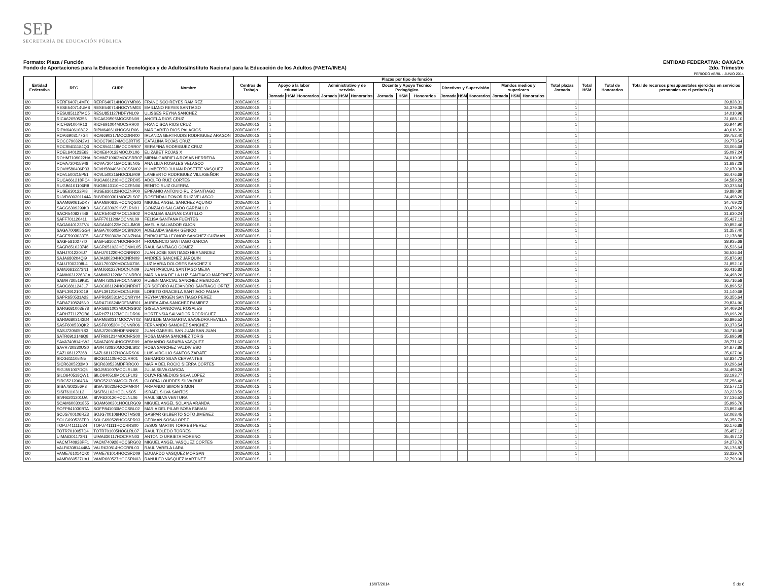SEP
SECRETARÍA DE EDUCACIÓN PÚBLICA
Formato: Plaza / Función
Fondo de Aportaciones para la Educación Tecnológica y de Adultos/Instituto Nacional para la Educación de los Adultos (FAETA/INEA)
ENTIDAD FEDERATIVA: OAXACA
2do. Trimestre
PERIODO ABRIL - JUNIO 2014
| Entidad Federativa | RFC | CURP | Nombre | Centros de Trabajo | Plazas por tipo de función | | | | | | | | | | | | | | | Total plazas Jornada | Total HSM | Total de Honorarios | Total de recursos presupuestales ejercidos en servicios personales en el periodo (2) |
| --- | --- | --- | --- | --- | --- | --- | --- | --- | --- | --- | --- | --- | --- | --- | --- | --- | --- | --- | --- | --- | --- | --- | --- |
| | | | | | Apoyo a la labor educativa | | | Administrativo y de servicio | | | Docente y Apoyo Técnico Pedagógico | | | Directivos y Supervisión | | | Mandos medios y superiores | | | | | | |
| | | | | | Jornada | HSM | Honorarios | Jornada | HSM | Honorarios | Jornada | HSM | Honorarios | Jornada | HSM | Honorarios | Jornada | HSM | Honorarios | | | | |
| I20 | RERF640714MT0 | RERF640714HOCYMR06 | FRANCISCO REYES RAMIREZ | 20DEA0001S | 1 | | | | | | | | | | | | | | | 1 | | | 39,838.31 |
| I20 | RESE540714UM8 | RESE540714HOCYNM03 | EMILIANO REYES SANTIAGO | 20DEA0001S | 1 | | | | | | | | | | | | | | | 1 | | | 34,379.35 |
| I20 | RESU851127MC5 | RESU851127HDFYNL09 | ULISSES REYNA SANCHEZ | 20DEA0001S | 1 | | | | | | | | | | | | | | | 1 | | | 14,010.96 |
| I20 | RICA620505356 | RICA620505MOCSRN09 | ANGELA RIOS CRUZ | 20DEA0001S | 1 | | | | | | | | | | | | | | | 1 | | | 31,688.10 |
| I20 | RICF691004R13 | RICF691004MOCSRR00 | FRANCISCA RIOS CRUZ | 20DEA0001S | 1 | | | | | | | | | | | | | | | 1 | | | 26,944.90 |
| I20 | RIPM6406108C2 | RIPM640610HOCSLR06 | MARGARITO RIOS PALACIOS | 20DEA0001S | 1 | | | | | | | | | | | | | | | 1 | | | 40,616.39 |
| I20 | ROAI6903177G4 | ROAI690317MOCDRR00 | IRLANDA GERTRUDIS RODRIGUEZ ARAGON | 20DEA0001S | 1 | | | | | | | | | | | | | | | 1 | | | 29,752.40 |
| I20 | ROCC7903242V1 | ROCC790324MOCJRT05 | CATALINA ROJAS CRUZ | 20DEA0001S | 1 | | | | | | | | | | | | | | | 1 | | | 29,773.54 |
| I20 | ROCS5611184Q3 | ROCS561118MOCDRR07 | SERAFINA RODRIGUEZ CRUZ | 20DEA0001S | 1 | | | | | | | | | | | | | | | 1 | | | 33,006.68 |
| I20 | ROEL640123E63 | ROXE640123MOCJXL06 | ELIZABET ROJAS X | 20DEA0001S | 1 | | | | | | | | | | | | | | | 1 | | | 35,097.24 |
| I20 | ROHM7109022HA | ROHM710902MOCSRR07 | MIRNA GABRIELA ROSAS HERRERA | 20DEA0001S | 1 | | | | | | | | | | | | | | | 1 | | | 34,010.05 |
| I20 | ROVA720415948 | ROVA720415MOCSLN05 | ANA LILIA ROSALES VELASCO | 20DEA0001S | 1 | | | | | | | | | | | | | | | 1 | | | 31,687.28 |
| I20 | ROVH580406P33 | ROVH580406HOCSSM02 | HUMBERTO JULIAN ROSETTE VASQUEZ | 20DEA0001S | 1 | | | | | | | | | | | | | | | 1 | | | 32,070.30 |
| I20 | ROVL500215P51 | ROVL500215HOCDLM09 | LAMBERTO RODRIGUEZ VILLASEÑOR | 20DEA0001S | 1 | | | | | | | | | | | | | | | 1 | | | 36,476.68 |
| I20 | RUCA661218PC4 | RUCA661218HOCZRD05 | ADOLFO RUIZ CORTES | 20DEA0001S | 1 | | | | | | | | | | | | | | | 1 | | | 34,589.28 |
| I20 | RUGB6101106R8 | RUGB610110HOCZRN06 | BENITO RUIZ GUERRA | 20DEA0001S | 1 | | | | | | | | | | | | | | | 1 | | | 30,373.54 |
| I20 | RUSE630122PI8 | RUSE630122HOCZNP00 | EPIFANIO ANTONIO RUIZ SANTIAGO | 20DEA0001S | 1 | | | | | | | | | | | | | | | 1 | | | 19,880.80 |
| I20 | RUVR600301144A | RUVR600301MOCZLS07 | ROSENDA LEONOR RUIZ VELASCO | 20DEA0001S | 1 | | | | | | | | | | | | | | | 1 | | | 34,498.26 |
| I20 | SAAM690615DK7 | SAAM690615HOCNQG02 | MIGUEL ANGEL SANCHEZ AQUINO | 20DEA0001S | 1 | | | | | | | | | | | | | | | 1 | | | 34,769.22 |
| I20 | SACG6309299K0 | SACG630929HVZLRN01 | GONZALO SALGADO CARBALLO | 20DEA0001S | 1 | | | | | | | | | | | | | | | 1 | | | 30,479.26 |
| I20 | SACR540827448 | SACR540827MOCLSS02 | ROSALBA SALINAS CASTILLO | 20DEA0001S | 1 | | | | | | | | | | | | | | | 1 | | | 31,630.24 |
| I20 | SAFF701120411 | SAFF701120MOCNNL09 | FELISA SANTANA FUENTES | 20DEA0001S | 1 | | | | | | | | | | | | | | | 1 | | | 35,427.13 |
| I20 | SAGA640123TV4 | SAGA640123MOCLJM08 | AMELIA SALVADOR GIJON | 20DEA0001S | 1 | | | | | | | | | | | | | | | 1 | | | 30,852.46 |
| I20 | SAGA700605GG4 | SAGA700605MOCBND04 | ADELAIDA SABAH GENICO | 20DEA0001S | 1 | | | | | | | | | | | | | | | 1 | | | 31,357.40 |
| I20 | SAGE5903033T5 | SAGE590303MOCNZN04 | ENRIQUETA LEONOR SANCHEZ GUZMAN | 20DEA0001S | 1 | | | | | | | | | | | | | | | 1 | | | 12,178.88 |
| I20 | SAGF5810277I0 | SAGF581027HOCNRR04 | FRUMENCIO SANTIAGO GARCIA | 20DEA0001S | 1 | | | | | | | | | | | | | | | 1 | | | 38,935.68 |
| I20 | SAGR651023746 | SAGR651023HOCNML05 | RAUL SANTIAGO GOMEZ | 20DEA0001S | 1 | | | | | | | | | | | | | | | 1 | | | 36,536.64 |
| I20 | SAHJ7012204J7 | SAHJ701220HOCNRN00 | JUAN JOSE SANTIAGO HERNANDEZ | 20DEA0001S | 1 | | | | | | | | | | | | | | | 1 | | | 36,536.64 |
| I20 | SAJA680204QI9 | SAJA680204HOCNRN09 | ANDRES SANCHEZ JARQUIN | 20DEA0001S | 1 | | | | | | | | | | | | | | | 1 | | | 35,876.92 |
| I20 | SALU7003208L4 | SAXL700320MOCNXZ06 | LUZ MARIA DOLORES SANCHEZ X | 20DEA0001S | 1 | | | | | | | | | | | | | | | 1 | | | 31,852.16 |
| I20 | SAMJ6612273N1 | SAMJ661227HOCNJN09 | JUAN PASCUAL SANTIAGO MEJIA | 20DEA0001S | 1 | | | | | | | | | | | | | | | 1 | | | 36,416.82 |
| I20 | SAMM6312263CA | SAMM631226MOCNRR01 | MARINA MA DE LA LUZ SANTIAGO MARTINEZ | 20DEA0001S | 1 | | | | | | | | | | | | | | | 1 | | | 34,498.26 |
| I20 | SAMR730519K81 | SAMR730519HOCNNB00 | RUBEN MARCIAL SANCHEZ MENDOZA | 20DEA0001S | 1 | | | | | | | | | | | | | | | 1 | | | 36,716.58 |
| I20 | SAOC681124JL7 | SAOC681124HOCNRR07 | CRISOFORO ALEJANDRO SANTIAGO ORTIZ | 20DEA0001S | 1 | | | | | | | | | | | | | | | 1 | | | 36,896.52 |
| I20 | SAPL391210D19 | SAPL391210MOCNLR08 | LORETO GRACIELA SANTIAGO PALMA | 20DEA0001S | 1 | | | | | | | | | | | | | | | 1 | | | 31,140.68 |
| I20 | SAPR650531A23 | SAPR650531MOCNRY04 | REYNA VIRGEN SANTIAGO PEREZ | 20DEA0001S | 1 | | | | | | | | | | | | | | | 1 | | | 36,356.64 |
| I20 | SARA7108245N0 | SARA710824MDFNMR01 | AUREA AIDA SANCHEZ RAMIREZ | 20DEA0001S | 1 | | | | | | | | | | | | | | | 1 | | | 29,834.90 |
| I20 | SARG681003E78 | SARG681003MOCNSS02 | GISELA SANDOVAL ROSALES | 20DEA0001S | 1 | | | | | | | | | | | | | | | 1 | | | 34,409.34 |
| I20 | SARH771127QB6 | SARH771127MOCLDR06 | HORTENSIA SALVADOR RODRIGUEZ | 20DEA0001S | 1 | | | | | | | | | | | | | | | 1 | | | 28,096.26 |
| I20 | SARM6803143D4 | SARM680314MOCVVT02 | MATILDE MARGARITA SAAVEDRA REVILLA | 20DEA0001S | 1 | | | | | | | | | | | | | | | 1 | | | 36,896.52 |
| I20 | SASF600530QK2 | SASF600530HOCNNR06 | FERNANDO SANCHEZ SANCHEZ | 20DEA0001S | 1 | | | | | | | | | | | | | | | 1 | | | 30,373.54 |
| I20 | SASJ720505RS3 | SASJ720505HDFNNN02 | JUAN GABRIEL SAN JUAN SAN JUAN | 20DEA0001S | 1 | | | | | | | | | | | | | | | 1 | | | 36,716.58 |
| I20 | SATR6912146Q8 | SATR691214MOCNRS00 | ROSA MARIA SANCHEZ TORIS | 20DEA0001S | 1 | | | | | | | | | | | | | | | 1 | | | 35,696.98 |
| I20 | SAVA740814HW2 | SAVA740814HOCRSR09 | ARMANDO SARABIA VASQUEZ | 20DEA0001S | 1 | | | | | | | | | | | | | | | 1 | | | 28,771.62 |
| I20 | SAVR730830US0 | SAVR730830MOCNLS02 | ROSA SANCHEZ VALDIVIESO | 20DEA0001S | 1 | | | | | | | | | | | | | | | 1 | | | 24,677.86 |
| I20 | SAZL681127268 | SAZL681127HOCNRS06 | LUIS VIRGILIO SANTOS ZARATE | 20DEA0001S | 1 | | | | | | | | | | | | | | | 1 | | | 35,637.00 |
| I20 | SICG611105IN5 | SICG611105HOCLRR01 | GERARDO SILVA CERVANTES | 20DEA0001S | 1 | | | | | | | | | | | | | | | 1 | | | 52,834.72 |
| I20 | SICR6305233M0 | SICR630523MDFRRC00 | MARIA DEL ROCIO SIERRA CORTES | 20DEA0001S | 1 | | | | | | | | | | | | | | | 1 | | | 30,296.64 |
| I20 | SIGJ551007DQ5 | SIGJ551007MOCLRL08 | JULIA SILVA GARCIA | 20DEA0001S | 1 | | | | | | | | | | | | | | | 1 | | | 34,498.26 |
| I20 | SILO640518QW1 | SILO640518MOCLPL03 | OLIVA REMEDIOS SILVA LOPEZ | 20DEA0001S | 1 | | | | | | | | | | | | | | | 1 | | | 33,193.77 |
| I20 | SIRG5212064RA | SIRG521206MOCLZL05 | GLORIA LOURDES SILVA RUIZ | 20DEA0001S | 1 | | | | | | | | | | | | | | | 1 | | | 37,256.40 |
| I20 | SISA7802256P3 | SISA780225HOCMMR04 | ARMANDO SIMON SIMON | 20DEA0001S | 1 | | | | | | | | | | | | | | | 1 | | | 23,577.13 |
| I20 | SISI7611031L3 | SISI761103HOCLNS05 | ISRAEL SILVA SANTOS | 20DEA0001S | 1 | | | | | | | | | | | | | | | 1 | | | 33,233.59 |
| I20 | SIVR6201201UA | SIVR620120HOCLNL06 | RAUL SILVA VENTURA | 20DEA0001S | 1 | | | | | | | | | | | | | | | 1 | | | 37,136.52 |
| I20 | SOAM600301855 | SOAM600301HOCLRG09 | MIGUEL ANGEL SOLANA ARANDA | 20DEA0001S | 1 | | | | | | | | | | | | | | | 1 | | | 35,996.76 |
| I20 | SOFP841030BTA | SOFP841030MOCSBL02 | MARIA DEL PILAR SOSA FABIAN | 20DEA0001S | 1 | | | | | | | | | | | | | | | 1 | | | 23,892.46 |
| I20 | SOJG700106RZ3 | SOJG700106HOCTMS08 | GASPAR GILBERTO SOTO JIMENEZ | 20DEA0001S | 1 | | | | | | | | | | | | | | | 1 | | | 52,068.45 |
| I20 | SOLG690528TF0 | SOLG690528HOCSPR03 | GERMAN SOSA LOPEZ | 20DEA0001S | 1 | | | | | | | | | | | | | | | 1 | | | 36,356.76 |
| I20 | TOPJ741111UZ4 | TOPJ741111HOCRRS00 | JESUS MARTIN TORRES PEREZ | 20DEA0001S | 1 | | | | | | | | | | | | | | | 1 | | | 36,176.88 |
| I20 | TOTR7010057D4 | TOTR701005HOCLRL07 | RAUL TOLEDO TORRES | 20DEA0001S | 1 | | | | | | | | | | | | | | | 1 | | | 35,457.12 |
| I20 | UIMA6301173R1 | UIMA630117HOCRRN03 | ANTONIO URBIETA MORENO | 20DEA0001S | 1 | | | | | | | | | | | | | | | 1 | | | 35,457.12 |
| I20 | VACM740928PF1 | VACM740928HOCSRG03 | MIGUEL ANGEL VASQUEZ CORTES | 20DEA0001S | 1 | | | | | | | | | | | | | | | 1 | | | 24,273.76 |
| I20 | VALR630814448A | VALR630814HOCRRL03 | RAUL VARELA LARA | 20DEA0001S | 1 | | | | | | | | | | | | | | | 1 | | | 36,176.82 |
| I20 | VAME761014CK0 | VAME761014HOCSRD09 | EDUARDO VASQUEZ MORGAN | 20DEA0001S | 1 | | | | | | | | | | | | | | | 1 | | | 33,329.76 |
| I20 | VAMR660527UA1 | VAMR660527HOCSRN03 | RANULFO VASQUEZ MARTINEZ | 20DEA0001S | 1 | | | | | | | | | | | | | | | 1 | | | 32,790.00 |
16/07/2014 5 de 6